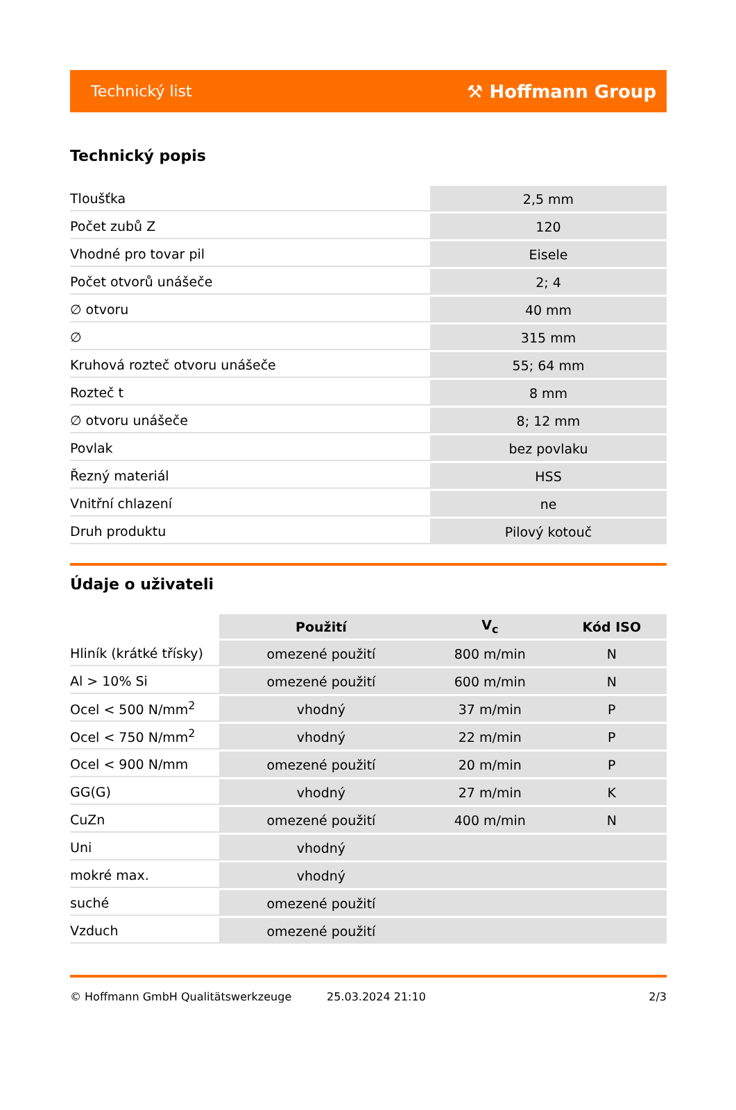Technický list ⚒ Hoffmann Group
Technický popis
| Tloušťka | 2,5 mm |
| Počet zubů Z | 120 |
| Vhodné pro tovar pil | Eisele |
| Počet otvorů unášeče | 2; 4 |
| ∅ otvoru | 40 mm |
| ∅ | 315 mm |
| Kruhová rozteč otvoru unášeče | 55; 64 mm |
| Rozteč t | 8 mm |
| ∅ otvoru unášeče | 8; 12 mm |
| Povlak | bez povlaku |
| Řezný materiál | HSS |
| Vnitřní chlazení | ne |
| Druh produktu | Pilový kotouč |
Údaje o uživateli
| | Použití | V<sub>c</sub> | Kód ISO |
| --- | --- | --- | --- |
| Hliník (krátké třísky) | omezené použití | 800 m/min | N |
| Al > 10% Si | omezené použití | 600 m/min | N |
| Ocel < 500 N/mm<sup>2</sup> | vhodný | 37 m/min | P |
| Ocel < 750 N/mm<sup>2</sup> | vhodný | 22 m/min | P |
| Ocel < 900 N/mm | omezené použití | 20 m/min | P |
| GG(G) | vhodný | 27 m/min | K |
| CuZn | omezené použití | 400 m/min | N |
| Uni | vhodný | | |
| mokré max. | vhodný | | |
| suché | omezené použití | | |
| Vzduch | omezené použití | | |
© Hoffmann GmbH Qualitätswerkzeuge 25.03.2024 21:10 2/3